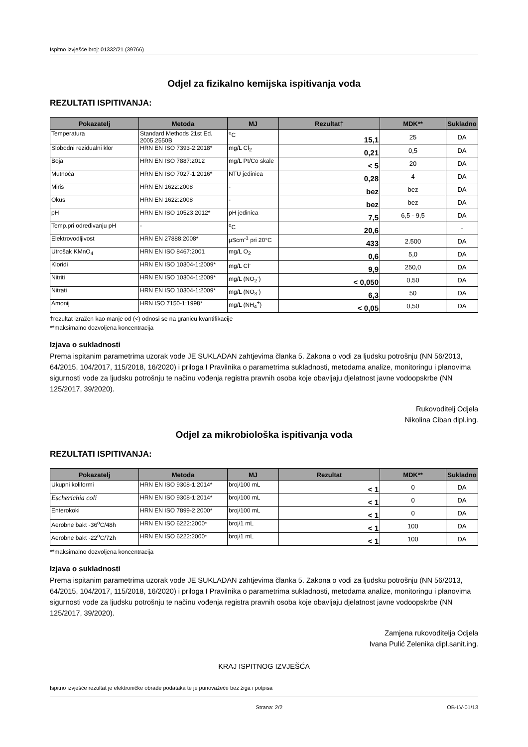Ispitno izvješće broj: 01332/21 (39766)
Odjel za fizikalno kemijska ispitivanja voda
REZULTATI ISPITIVANJA:
| Pokazatelj | Metoda | MJ | Rezultat† | MDK** | Sukladno |
| --- | --- | --- | --- | --- | --- |
| Temperatura | Standard Methods 21st Ed. 2005.2550B | <sup>o</sup> C | 15,1 | 25 | DA |
| Slobodni rezidualni klor | HRN EN ISO 7393-2:2018* | mg/L Cl<sub>2</sub> | 0,21 | 0,5 | DA |
| Boja | HRN EN ISO 7887:2012 | mg/L Pt/Co skale | < 5 | 20 | DA |
| Mutnoća | HRN EN ISO 7027-1:2016* | NTU jedinica | 0,28 | 4 | DA |
| Miris | HRN EN 1622:2008 | - | bez | bez | DA |
| Okus | HRN EN 1622:2008 | - | bez | bez | DA |
| pH | HRN EN ISO 10523:2012* | pH jedinica | 7,5 | 6,5 - 9,5 | DA |
| Temp.pri određivanju pH | - | <sup>o</sup> C | 20,6 | | - |
| Elektrovodljivost | HRN EN 27888:2008* | µScm<sup>-1</sup> pri 20°C | 433 | 2.500 | DA |
| Utrošak KMnO<sub>4</sub> | HRN EN ISO 8467:2001 | mg/L O<sub>2</sub> | 0,6 | 5,0 | DA |
| Kloridi | HRN EN ISO 10304-1:2009* | mg/L Cl<sup>-</sup> | 9,9 | 250,0 | DA |
| Nitriti | HRN EN ISO 10304-1:2009* | mg/L (NO<sub>2</sub><sup>-</sup>) | < 0,050 | 0,50 | DA |
| Nitrati | HRN EN ISO 10304-1:2009* | mg/L (NO<sub>3</sub><sup>-</sup>) | 6,3 | 50 | DA |
| Amonij | HRN ISO 7150-1:1998* | mg/L (NH<sub>4</sub><sup>+</sup>) | < 0,05 | 0,50 | DA |
†rezultat izražen kao manje od (<) odnosi se na granicu kvantifikacije
**maksimalno dozvoljena koncentracija
Izjava o sukladnosti
Prema ispitanim parametrima uzorak vode JE SUKLADAN zahtjevima članka 5. Zakona o vodi za ljudsku potrošnju (NN 56/2013, 64/2015, 104/2017, 115/2018, 16/2020) i priloga I Pravilnika o parametrima sukladnosti, metodama analize, monitoringu i planovima sigurnosti vode za ljudsku potrošnju te načinu vođenja registra pravnih osoba koje obavljaju djelatnost javne vodoopskrbe (NN 125/2017, 39/2020).
Rukovoditelj Odjela
Nikolina Ciban dipl.ing.
Odjel za mikrobiološka ispitivanja voda
REZULTATI ISPITIVANJA:
| Pokazatelj | Metoda | MJ | Rezultat | MDK** | Sukladno |
| --- | --- | --- | --- | --- | --- |
| Ukupni koliformi | HRN EN ISO 9308-1:2014* | broj/100 mL | < 1 | 0 | DA |
| Escherichia coli | HRN EN ISO 9308-1:2014* | broj/100 mL | < 1 | 0 | DA |
| Enterokoki | HRN EN ISO 7899-2:2000* | broj/100 mL | < 1 | 0 | DA |
| Aerobne bakt -36<sup>o</sup>C/48h | HRN EN ISO 6222:2000* | broj/1 mL | < 1 | 100 | DA |
| Aerobne bakt -22<sup>o</sup>C/72h | HRN EN ISO 6222:2000* | broj/1 mL | < 1 | 100 | DA |
**maksimalno dozvoljena koncentracija
Izjava o sukladnosti
Prema ispitanim parametrima uzorak vode JE SUKLADAN zahtjevima članka 5. Zakona o vodi za ljudsku potrošnju (NN 56/2013, 64/2015, 104/2017, 115/2018, 16/2020) i priloga I Pravilnika o parametrima sukladnosti, metodama analize, monitoringu i planovima sigurnosti vode za ljudsku potrošnju te načinu vođenja registra pravnih osoba koje obavljaju djelatnost javne vodoopskrbe (NN 125/2017, 39/2020).
Zamjena rukovoditelja Odjela
Ivana Pulić Zelenika dipl.sanit.ing.
KRAJ ISPITNOG IZVJEŠĆA
Ispitno izvješće rezultat je elektroničke obrade podataka te je punovažeće bez žiga i potpisa
Strana: 2/2 OB-LV-01/13